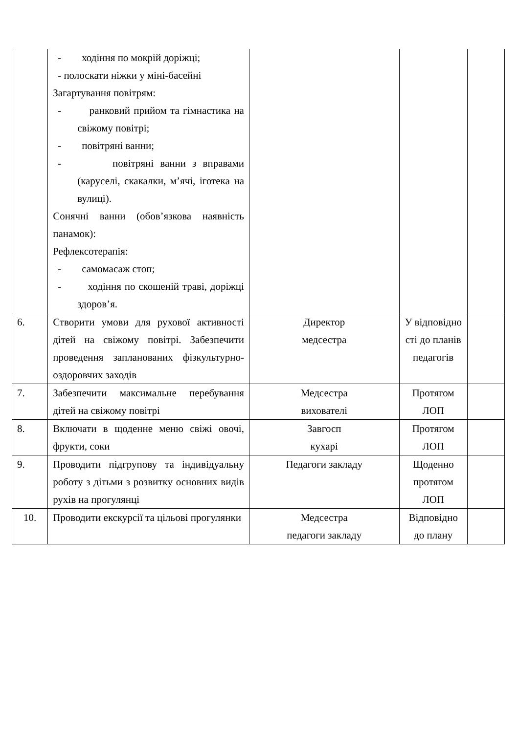| | - ходіння по мокрій доріжці; - полоскати ніжки у міні-басейні Загартування повітрям: - ранковий прийом та гімнастика на свіжому повітрі; - повітряні ванни; - повітряні ванни з вправами (каруселі, скакалки, м’ячі, іготека на вулиці). Сонячні ванни (обов’язкова наявність панамок): Рефлексотерапія: - самомасаж стоп; - ходіння по скошеній траві, доріжці здоров’я. | | | |
| 6. | Створити умови для рухової активності дітей на свіжому повітрі. Забезпечити проведення запланованих фізкультурно-оздоровчих заходів | Директор медсестра | У відповідно сті до планів педагогів | |
| 7. | Забезпечити максимальне перебування дітей на свіжому повітрі | Медсестра вихователі | Протягом ЛОП | |
| 8. | Включати в щоденне меню свіжі овочі, фрукти, соки | Завгосп кухарі | Протягом ЛОП | |
| 9. | Проводити підгрупову та індивідуальну роботу з дітьми з розвитку основних видів рухів на прогулянці | Педагоги закладу | Щоденно протягом ЛОП | |
| 10. | Проводити екскурсії та цільові прогулянки | Медсестра педагоги закладу | Відповідно до плану | |